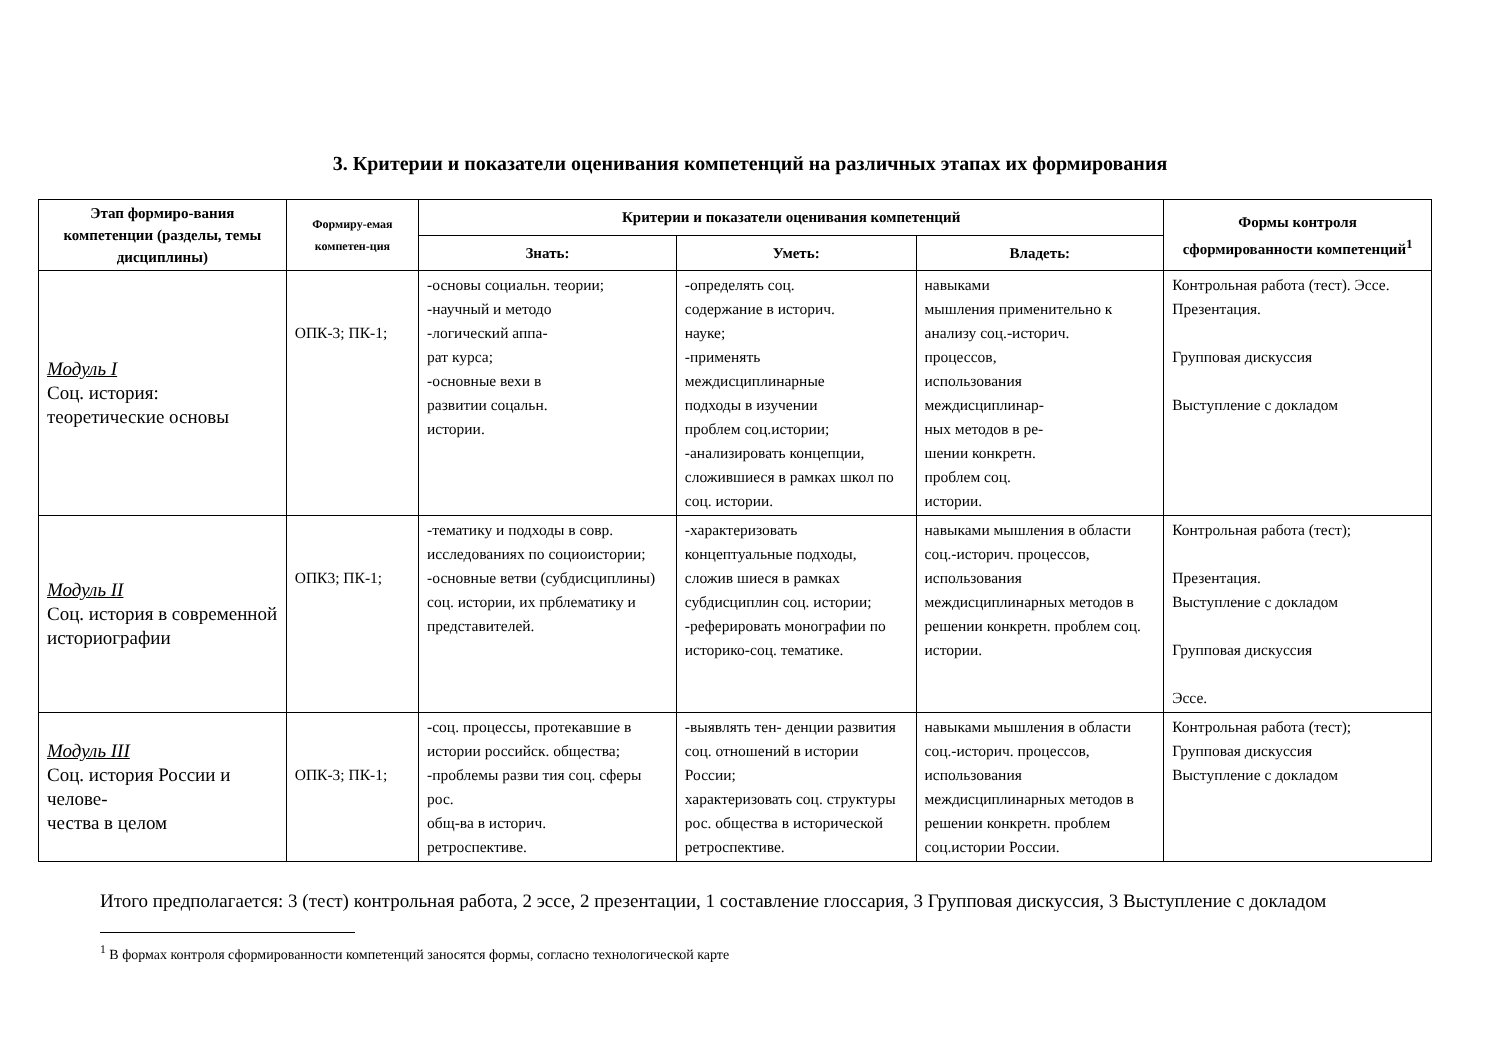3. Критерии и показатели оценивания компетенций на различных этапах их формирования
| Этап формиро-вания компетенции (разделы, темы дисциплины) | Формиру-емая компетен-ция | Критерии и показатели оценивания компетенций | | | Формы контроля сформированности компетенций<sup>1</sup> |
| --- | --- | --- | --- | --- | --- |
| | | Знать: | Уметь: | Владеть: | |
| Модуль I Соц. история: теоретические основы | ОПК-3; ПК-1; | -основы социальн. теории; -научный и методо -логический аппа- рат курса; -основные вехи в развитии соцальн. истории. | -определять соц. содержание в историч. науке; -применять междисциплинарные подходы в изучении проблем соц.истории; -анализировать концепции, сложившиеся в рамках школ по соц. истории. | навыками мышления применительно к анализу соц.-историч. процессов, использования междисциплинар- ных методов в ре- шении конкретн. проблем соц. истории. | Контрольная работа (тест). Эссе. Презентация. Групповая дискуссия Выступление с докладом |
| Модуль II Соц. история в современной историографии | ОПК3; ПК-1; | -тематику и подходы в совр. исследованиях по социоистории; -основные ветви (субдисциплины) соц. истории, их прблематику и представителей. | -характеризовать концептуальные подходы, сложив шиеся в рамках субдисциплин соц. истории; -реферировать монографии по историко-соц. тематике. | навыками мышления в области соц.-историч. процессов, использования междисциплинарных методов в решении конкретн. проблем соц. истории. | Контрольная работа (тест); Презентация. Выступление с докладом Групповая дискуссия Эссе. |
| Модуль III Соц. история России и челове- чества в целом | ОПК-3; ПК-1; | -соц. процессы, протекавшие в истории российск. общества; -проблемы разви тия соц. сферы рос. общ-ва в историч. ретроспективе. | -выявлять тен- денции развития соц. отношений в истории России; характеризовать соц. структуры рос. общества в исторической ретроспективе. | навыками мышления в области соц.-историч. процессов, использования междисциплинарных методов в решении конкретн. проблем соц.истории России. | Контрольная работа (тест); Групповая дискуссия Выступление с докладом |
Итого предполагается: 3 (тест) контрольная работа, 2 эссе, 2 презентации, 1 составление глоссария, 3 Групповая дискуссия, 3 Выступление с докладом
<sup>1</sup> В формах контроля сформированности компетенций заносятся формы, согласно технологической карте